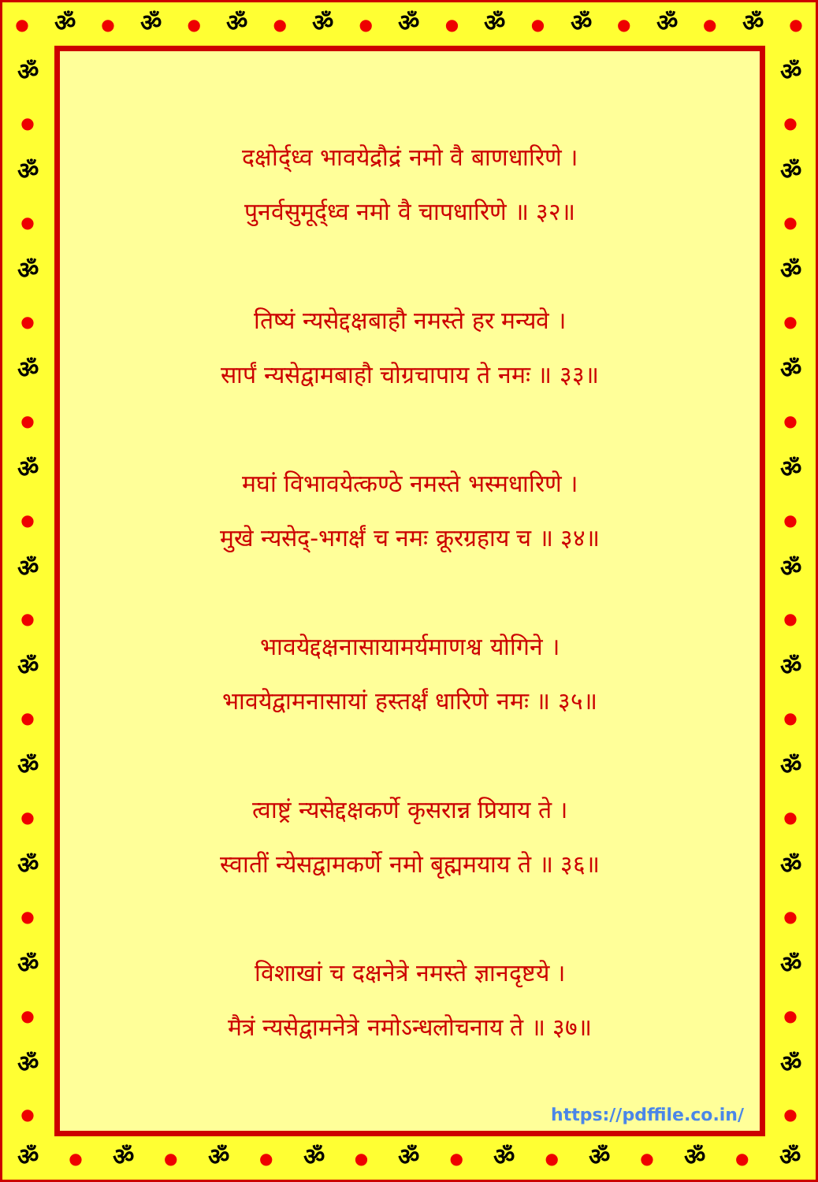● ॐ ● ॐ ● ॐ ● ॐ ● ॐ ● ॐ ● ॐ ● ॐ ● ॐ ●
ॐ
●
ॐ
●
ॐ
●
ॐ
●
ॐ
●
ॐ
●
ॐ
●
ॐ
●
ॐ
●
ॐ
●
ॐ
●
दक्षोर्द्ध्व भावयेद्रौद्रं नमो वै बाणधारिणे ।
पुनर्वसुमूर्द्ध्व नमो वै चापधारिणे ॥ ३२॥
तिष्यं न्यसेद्दक्षबाहौ नमस्ते हर मन्यवे ।
सार्पं न्यसेद्वामबाहौ चोग्रचापाय ते नमः ॥ ३३॥
मघां विभावयेत्कण्ठे नमस्ते भस्मधारिणे ।
मुखे न्यसेद्-भगर्क्षं च नमः क्रूरग्रहाय च ॥ ३४॥
भावयेद्दक्षनासायामर्यमाणश्व योगिने ।
भावयेद्वामनासायां हस्तर्क्षं धारिणे नमः ॥ ३५॥
त्वाष्ट्रं न्यसेद्दक्षकर्णे कृसरान्न प्रियाय ते ।
स्वातीं न्येसद्वामकर्णे नमो बृह्ममयाय ते ॥ ३६॥
विशाखां च दक्षनेत्रे नमस्ते ज्ञानदृष्टये ।
मैत्रं न्यसेद्वामनेत्रे नमोऽन्धलोचनाय ते ॥ ३७॥
https://pdffile.co.in/
ॐ
●
ॐ
●
ॐ
●
ॐ
●
ॐ
●
ॐ
●
ॐ
●
ॐ
●
ॐ
●
ॐ
●
ॐ
●
ॐ ● ॐ ● ॐ ● ॐ ● ॐ ● ॐ ● ॐ ● ॐ ● ॐ